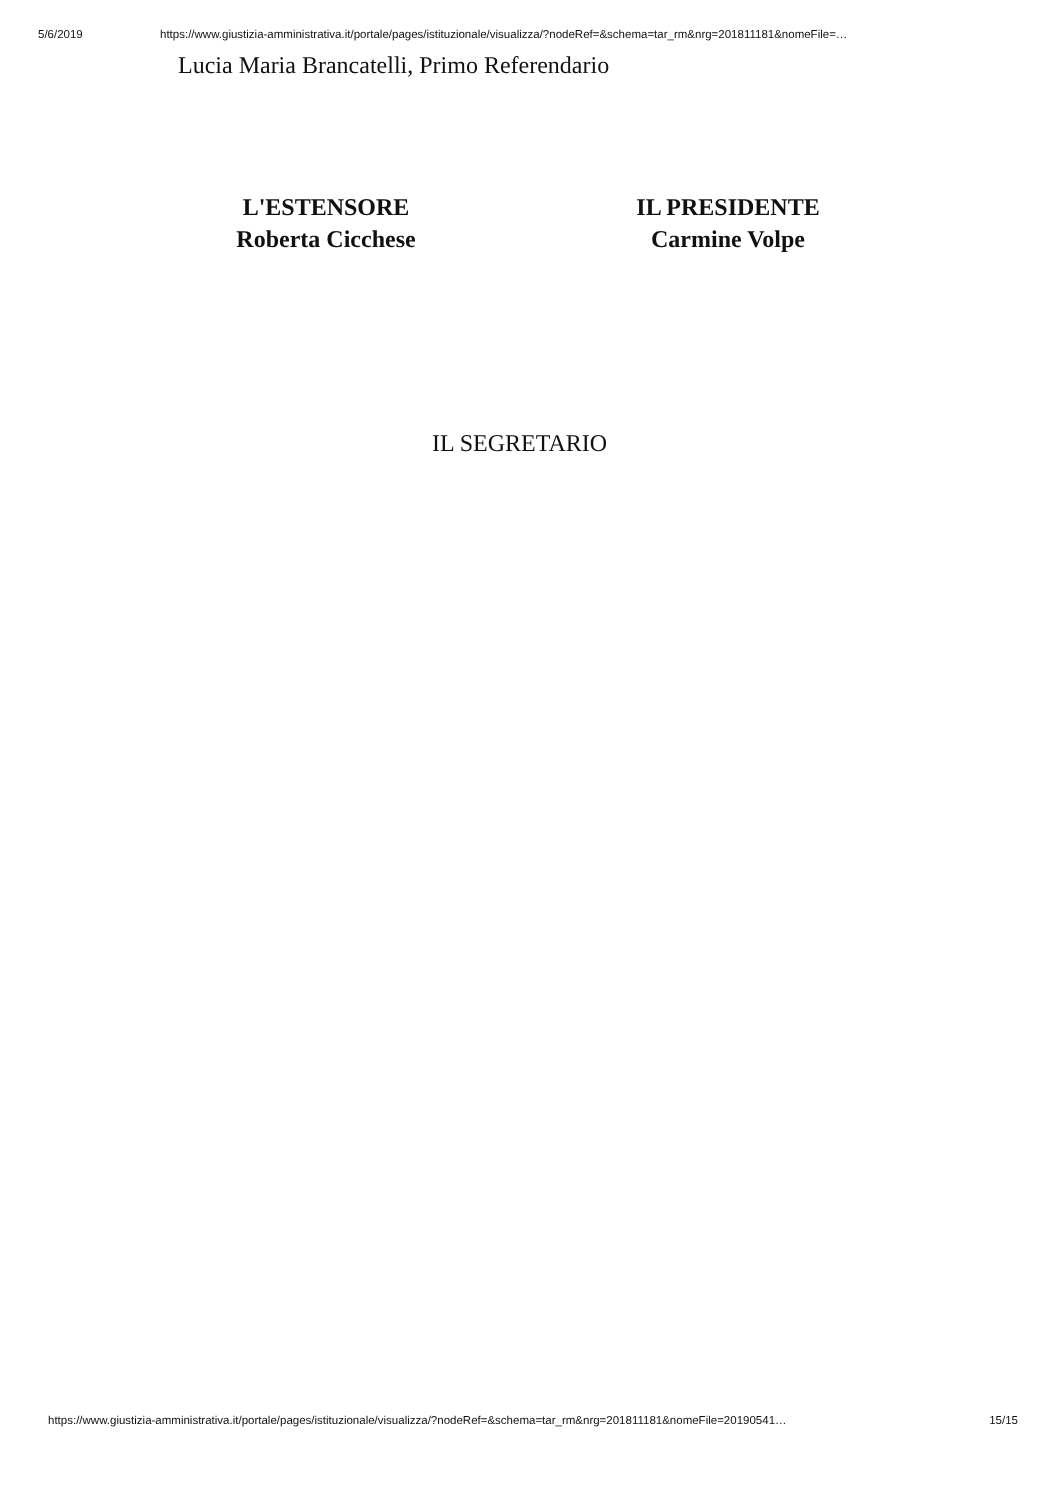5/6/2019 https://www.giustizia-amministrativa.it/portale/pages/istituzionale/visualizza/?nodeRef=&schema=tar_rm&nrg=201811181&nomeFile=…
Lucia Maria Brancatelli, Primo Referendario
L'ESTENSORE
Roberta Cicchese
IL PRESIDENTE
Carmine Volpe
IL SEGRETARIO
https://www.giustizia-amministrativa.it/portale/pages/istituzionale/visualizza/?nodeRef=&schema=tar_rm&nrg=201811181&nomeFile=20190541… 15/15